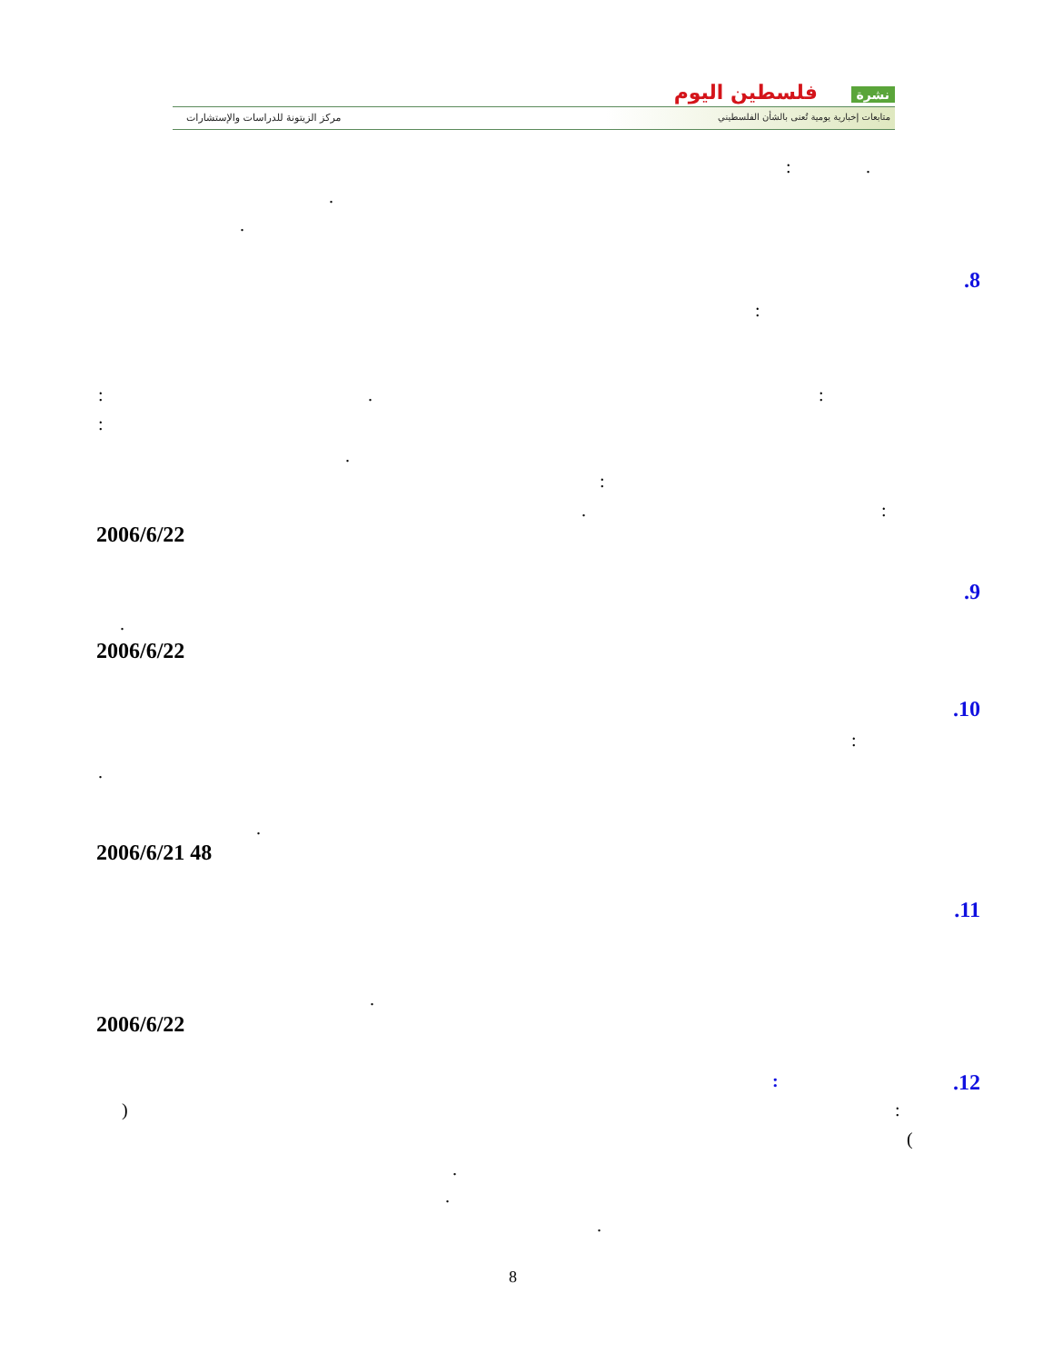نشرة فلسطين اليوم
متابعات إخبارية يومية تُعنى بالشأن الفلسطيني
مركز الزيتونة للدراسات والإستشارات
: .
.
.
.8
:
: . :
:
.
:
. :
2006/6/22
.9
.
2006/6/22
.10
:
.
.
2006/6/21 48
.11
.
2006/6/22
.12 :
) :
(
.
.
.
8